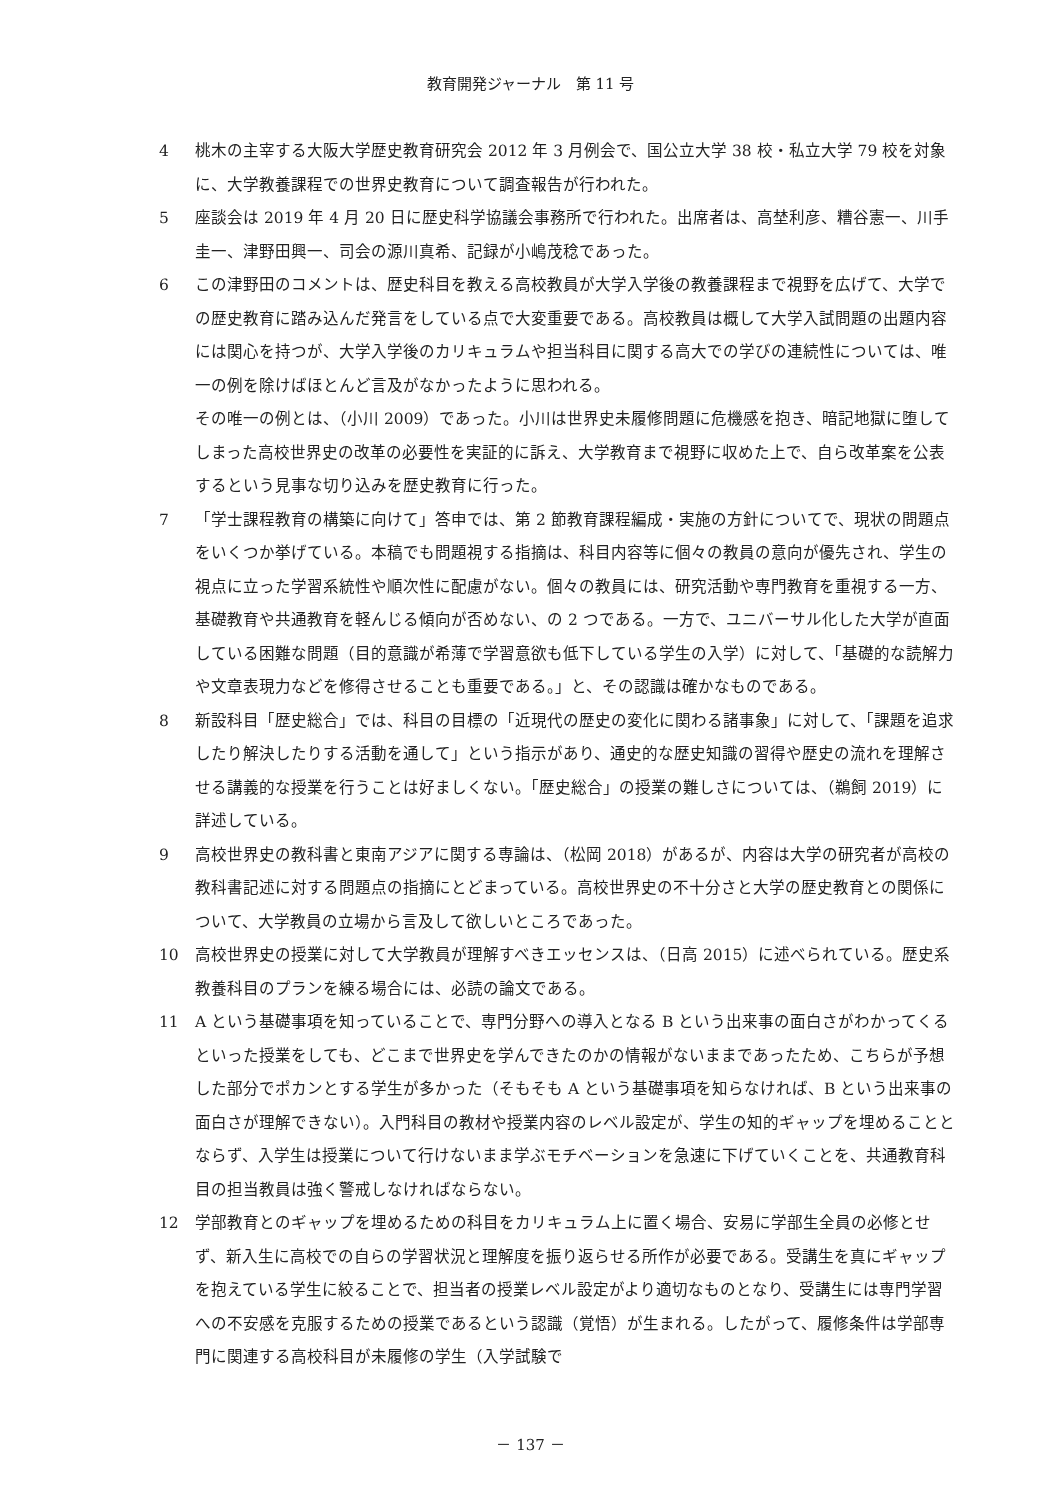教育開発ジャーナル　第 11 号
4 桃木の主宰する大阪大学歴史教育研究会 2012 年 3 月例会で、国公立大学 38 校・私立大学 79 校を対象に、大学教養課程での世界史教育について調査報告が行われた。
5 座談会は 2019 年 4 月 20 日に歴史科学協議会事務所で行われた。出席者は、高埜利彦、糟谷憲一、川手圭一、津野田興一、司会の源川真希、記録が小嶋茂稔であった。
6 この津野田のコメントは、歴史科目を教える高校教員が大学入学後の教養課程まで視野を広げて、大学での歴史教育に踏み込んだ発言をしている点で大変重要である。高校教員は概して大学入試問題の出題内容には関心を持つが、大学入学後のカリキュラムや担当科目に関する高大での学びの連続性については、唯一の例を除けばほとんど言及がなかったように思われる。
その唯一の例とは、（小川 2009）であった。小川は世界史未履修問題に危機感を抱き、暗記地獄に堕してしまった高校世界史の改革の必要性を実証的に訴え、大学教育まで視野に収めた上で、自ら改革案を公表するという見事な切り込みを歴史教育に行った。
7 「学士課程教育の構築に向けて」答申では、第 2 節教育課程編成・実施の方針についてで、現状の問題点をいくつか挙げている。本稿でも問題視する指摘は、科目内容等に個々の教員の意向が優先され、学生の視点に立った学習系統性や順次性に配慮がない。個々の教員には、研究活動や専門教育を重視する一方、基礎教育や共通教育を軽んじる傾向が否めない、の 2 つである。一方で、ユニバーサル化した大学が直面している困難な問題（目的意識が希薄で学習意欲も低下している学生の入学）に対して、「基礎的な読解力や文章表現力などを修得させることも重要である。」と、その認識は確かなものである。
8 新設科目「歴史総合」では、科目の目標の「近現代の歴史の変化に関わる諸事象」に対して、「課題を追求したり解決したりする活動を通して」という指示があり、通史的な歴史知識の習得や歴史の流れを理解させる講義的な授業を行うことは好ましくない。「歴史総合」の授業の難しさについては、（鵜飼 2019）に詳述している。
9 高校世界史の教科書と東南アジアに関する専論は、（松岡 2018）があるが、内容は大学の研究者が高校の教科書記述に対する問題点の指摘にとどまっている。高校世界史の不十分さと大学の歴史教育との関係について、大学教員の立場から言及して欲しいところであった。
10 高校世界史の授業に対して大学教員が理解すべきエッセンスは、（日高 2015）に述べられている。歴史系教養科目のプランを練る場合には、必読の論文である。
11 A という基礎事項を知っていることで、専門分野への導入となる B という出来事の面白さがわかってくるといった授業をしても、どこまで世界史を学んできたのかの情報がないままであったため、こちらが予想した部分でポカンとする学生が多かった（そもそも A という基礎事項を知らなければ、B という出来事の面白さが理解できない）。入門科目の教材や授業内容のレベル設定が、学生の知的ギャップを埋めることとならず、入学生は授業について行けないまま学ぶモチベーションを急速に下げていくことを、共通教育科目の担当教員は強く警戒しなければならない。
12 学部教育とのギャップを埋めるための科目をカリキュラム上に置く場合、安易に学部生全員の必修とせず、新入生に高校での自らの学習状況と理解度を振り返らせる所作が必要である。受講生を真にギャップを抱えている学生に絞ることで、担当者の授業レベル設定がより適切なものとなり、受講生には専門学習への不安感を克服するための授業であるという認識（覚悟）が生まれる。したがって、履修条件は学部専門に関連する高校科目が未履修の学生（入学試験で
－ 137 －